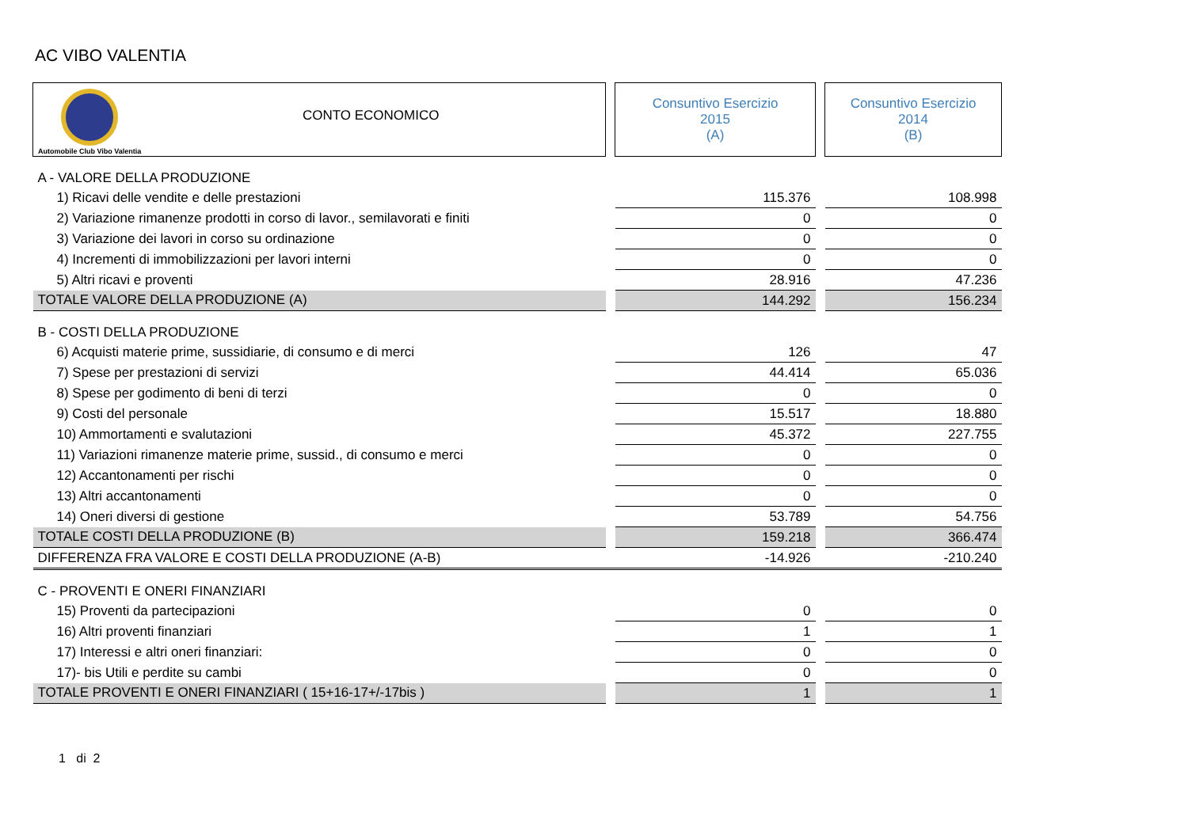AC VIBO VALENTIA
| Automobile Club Vibo Valentia CONTO ECONOMICO | | Consuntivo Esercizio 2015 (A) | | Consuntivo Esercizio 2014 (B) |
| A - VALORE DELLA PRODUZIONE | | | | |
| 1) Ricavi delle vendite e delle prestazioni | | 115.376 | | 108.998 |
| 2) Variazione rimanenze prodotti in corso di lavor., semilavorati e finiti | | 0 | | 0 |
| 3) Variazione dei lavori in corso su ordinazione | | 0 | | 0 |
| 4) Incrementi di immobilizzazioni per lavori interni | | 0 | | 0 |
| 5) Altri ricavi e proventi | | 28.916 | | 47.236 |
| TOTALE VALORE DELLA PRODUZIONE (A) | | 144.292 | | 156.234 |
| B - COSTI DELLA PRODUZIONE | | | | |
| 6) Acquisti materie prime, sussidiarie, di consumo e di merci | | 126 | | 47 |
| 7) Spese per prestazioni di servizi | | 44.414 | | 65.036 |
| 8) Spese per godimento di beni di terzi | | 0 | | 0 |
| 9) Costi del personale | | 15.517 | | 18.880 |
| 10) Ammortamenti e svalutazioni | | 45.372 | | 227.755 |
| 11) Variazioni rimanenze materie prime, sussid., di consumo e merci | | 0 | | 0 |
| 12) Accantonamenti per rischi | | 0 | | 0 |
| 13) Altri accantonamenti | | 0 | | 0 |
| 14) Oneri diversi di gestione | | 53.789 | | 54.756 |
| TOTALE COSTI DELLA PRODUZIONE (B) | | 159.218 | | 366.474 |
| DIFFERENZA FRA VALORE E COSTI DELLA PRODUZIONE (A-B) | | -14.926 | | -210.240 |
| C - PROVENTI E ONERI FINANZIARI | | | | |
| 15) Proventi da partecipazioni | | 0 | | 0 |
| 16) Altri proventi finanziari | | 1 | | 1 |
| 17) Interessi e altri oneri finanziari: | | 0 | | 0 |
| 17)- bis Utili e perdite su cambi | | 0 | | 0 |
| TOTALE PROVENTI E ONERI FINANZIARI ( 15+16-17+/-17bis ) | | 1 | | 1 |
1 di 2